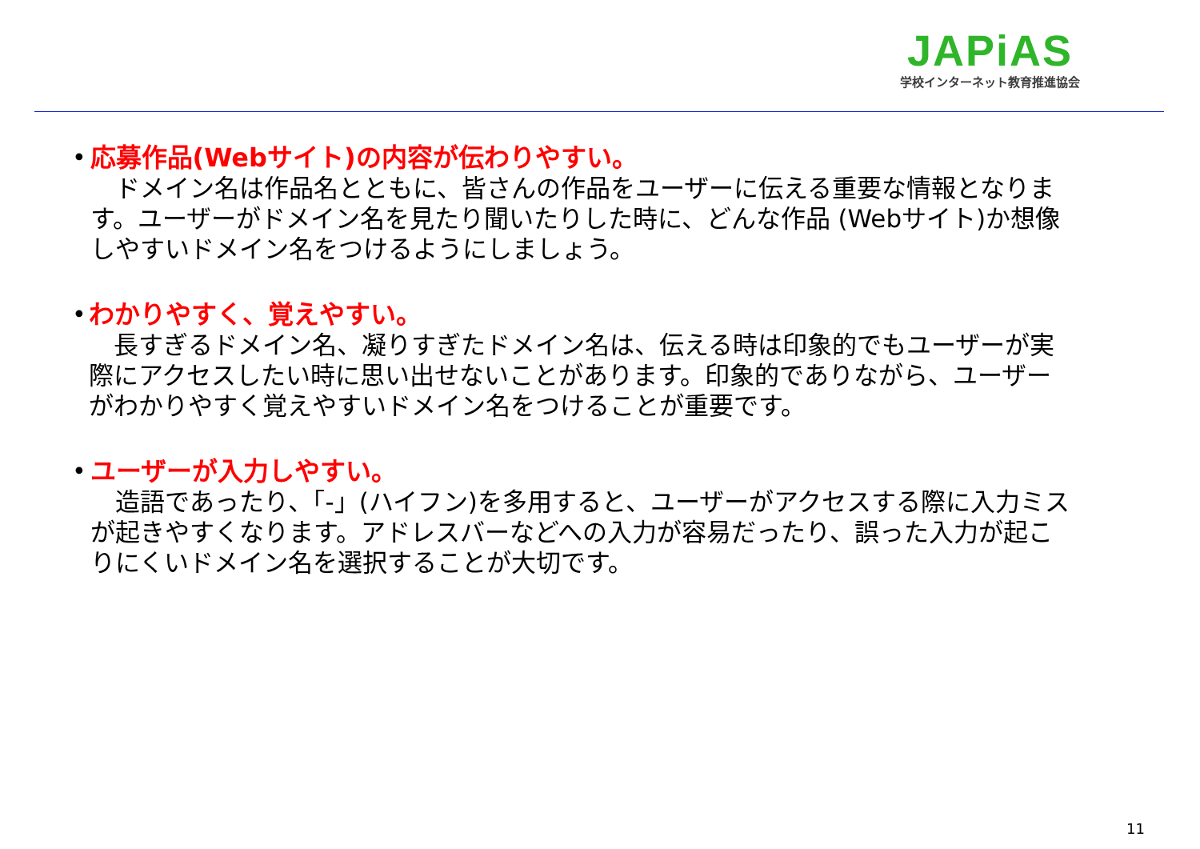JAPiAS
学校インターネット教育推進協会
• 応募作品(Webサイト)の内容が伝わりやすい。
　ドメイン名は作品名とともに、皆さんの作品をユーザーに伝える重要な情報となります。ユーザーがドメイン名を見たり聞いたりした時に、どんな作品 (Webサイト)か想像しやすいドメイン名をつけるようにしましょう。
• わかりやすく、覚えやすい。
　長すぎるドメイン名、凝りすぎたドメイン名は、伝える時は印象的でもユーザーが実際にアクセスしたい時に思い出せないことがあります。印象的でありながら、ユーザーがわかりやすく覚えやすいドメイン名をつけることが重要です。
• ユーザーが入力しやすい。
　造語であったり、「-」(ハイフン)を多用すると、ユーザーがアクセスする際に入力ミスが起きやすくなります。アドレスバーなどへの入力が容易だったり、誤った入力が起こりにくいドメイン名を選択することが大切です。
11